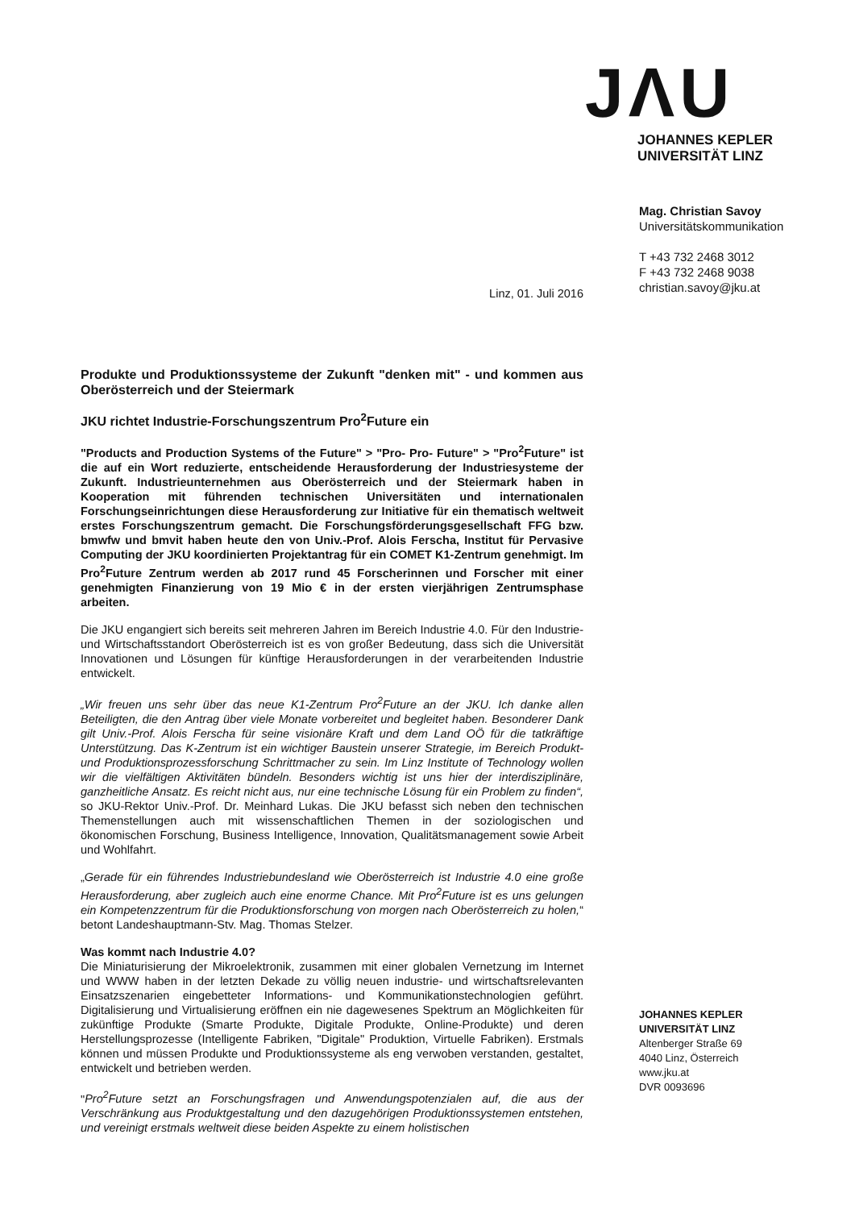JVU
JOHANNES KEPLER
UNIVERSITÄT LINZ
Mag. Christian Savoy
Universitätskommunikation
T +43 732 2468 3012
F +43 732 2468 9038
christian.savoy@jku.at
JOHANNES KEPLER
UNIVERSITÄT LINZ
Altenberger Straße 69
4040 Linz, Österreich
www.jku.at
DVR 0093696
Linz, 01. Juli 2016
Produkte und Produktionssysteme der Zukunft "denken mit" - und kommen aus Oberösterreich und der Steiermark
JKU richtet Industrie-Forschungszentrum Pro<sup>2</sup>Future ein
"Products and Production Systems of the Future" > "Pro- Pro- Future" > "Pro<sup>2</sup>Future" ist die auf ein Wort reduzierte, entscheidende Herausforderung der Industriesysteme der Zukunft. Industrieunternehmen aus Oberösterreich und der Steiermark haben in Kooperation mit führenden technischen Universitäten und internationalen Forschungseinrichtungen diese Herausforderung zur Initiative für ein thematisch weltweit erstes Forschungszentrum gemacht. Die Forschungsförderungsgesellschaft FFG bzw. bmwfw und bmvit haben heute den von Univ.-Prof. Alois Ferscha, Institut für Pervasive Computing der JKU koordinierten Projektantrag für ein COMET K1-Zentrum genehmigt. Im Pro<sup>2</sup>Future Zentrum werden ab 2017 rund 45 Forscherinnen und Forscher mit einer genehmigten Finanzierung von 19 Mio € in der ersten vierjährigen Zentrumsphase arbeiten.
Die JKU engangiert sich bereits seit mehreren Jahren im Bereich Industrie 4.0. Für den Industrie- und Wirtschaftsstandort Oberösterreich ist es von großer Bedeutung, dass sich die Universität Innovationen und Lösungen für künftige Herausforderungen in der verarbeitenden Industrie entwickelt.
„Wir freuen uns sehr über das neue K1-Zentrum Pro<sup>2</sup>Future an der JKU. Ich danke allen Beteiligten, die den Antrag über viele Monate vorbereitet und begleitet haben. Besonderer Dank gilt Univ.-Prof. Alois Ferscha für seine visionäre Kraft und dem Land OÖ für die tatkräftige Unterstützung. Das K-Zentrum ist ein wichtiger Baustein unserer Strategie, im Bereich Produkt- und Produktionsprozessforschung Schrittmacher zu sein. Im Linz Institute of Technology wollen wir die vielfältigen Aktivitäten bündeln. Besonders wichtig ist uns hier der interdisziplinäre, ganzheitliche Ansatz. Es reicht nicht aus, nur eine technische Lösung für ein Problem zu finden“, so JKU-Rektor Univ.-Prof. Dr. Meinhard Lukas. Die JKU befasst sich neben den technischen Themenstellungen auch mit wissenschaftlichen Themen in der soziologischen und ökonomischen Forschung, Business Intelligence, Innovation, Qualitätsmanagement sowie Arbeit und Wohlfahrt.
„Gerade für ein führendes Industriebundesland wie Oberösterreich ist Industrie 4.0 eine große Herausforderung, aber zugleich auch eine enorme Chance. Mit Pro<sup>2</sup>Future ist es uns gelungen ein Kompetenzzentrum für die Produktionsforschung von morgen nach Oberösterreich zu holen,“ betont Landeshauptmann-Stv. Mag. Thomas Stelzer.
Was kommt nach Industrie 4.0?
Die Miniaturisierung der Mikroelektronik, zusammen mit einer globalen Vernetzung im Internet und WWW haben in der letzten Dekade zu völlig neuen industrie- und wirtschaftsrelevanten Einsatzszenarien eingebetteter Informations- und Kommunikationstechnologien geführt. Digitalisierung und Virtualisierung eröffnen ein nie dagewesenes Spektrum an Möglichkeiten für zukünftige Produkte (Smarte Produkte, Digitale Produkte, Online-Produkte) und deren Herstellungsprozesse (Intelligente Fabriken, "Digitale" Produktion, Virtuelle Fabriken). Erstmals können und müssen Produkte und Produktionssysteme als eng verwoben verstanden, gestaltet, entwickelt und betrieben werden.
"Pro<sup>2</sup>Future setzt an Forschungsfragen und Anwendungspotenzialen auf, die aus der Verschränkung aus Produktgestaltung und den dazugehörigen Produktionssystemen entstehen, und vereinigt erstmals weltweit diese beiden Aspekte zu einem holistischen